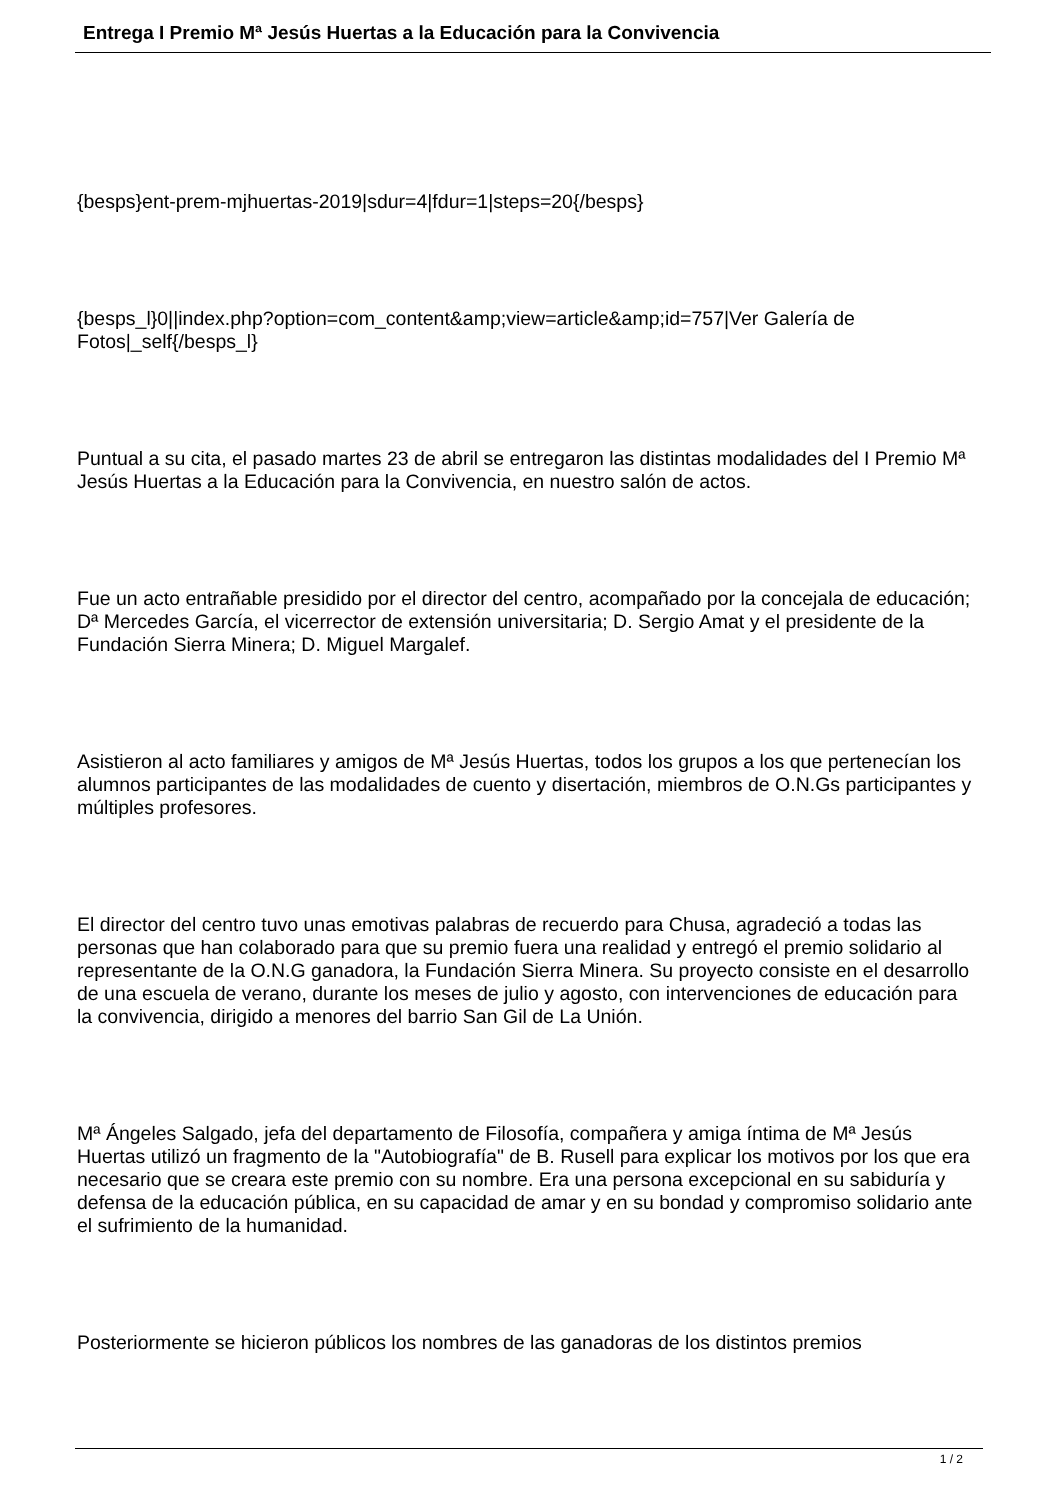Entrega I Premio Mª Jesús Huertas a la Educación para la Convivencia
{besps}ent-prem-mjhuertas-2019|sdur=4|fdur=1|steps=20{/besps}
{besps_l}0||index.php?option=com_content&amp;view=article&amp;id=757|Ver Galería de Fotos|_self{/besps_l}
Puntual a su cita, el pasado martes 23 de abril se entregaron las distintas modalidades del I Premio Mª Jesús Huertas a la Educación para la Convivencia, en nuestro salón de actos.
Fue un acto entrañable presidido por el director del centro, acompañado por la concejala de educación; Dª Mercedes García, el vicerrector de extensión universitaria; D. Sergio Amat y el presidente de la Fundación Sierra Minera; D. Miguel Margalef.
Asistieron al acto familiares y amigos de Mª Jesús Huertas, todos los grupos a los que pertenecían los alumnos participantes de las modalidades de cuento y disertación, miembros de O.N.Gs participantes y múltiples profesores.
El director del centro tuvo unas emotivas palabras de recuerdo para Chusa, agradeció a todas las personas que han colaborado para que su premio fuera una realidad y entregó el premio solidario al representante de la O.N.G ganadora, la Fundación Sierra Minera. Su proyecto consiste en el desarrollo de una escuela de verano, durante los meses de julio y agosto, con intervenciones de educación para la convivencia, dirigido a menores del barrio San Gil de La Unión.
Mª Ángeles Salgado, jefa del departamento de Filosofía, compañera y amiga íntima de Mª Jesús Huertas utilizó un fragmento de la "Autobiografía" de B. Rusell para explicar los motivos por los que era necesario que se creara este premio con su nombre. Era una persona excepcional en su sabiduría y defensa de la educación pública, en su capacidad de amar y en su bondad y compromiso solidario ante el sufrimiento de la humanidad.
Posteriormente se hicieron públicos los nombres de las ganadoras de los distintos premios
1 / 2